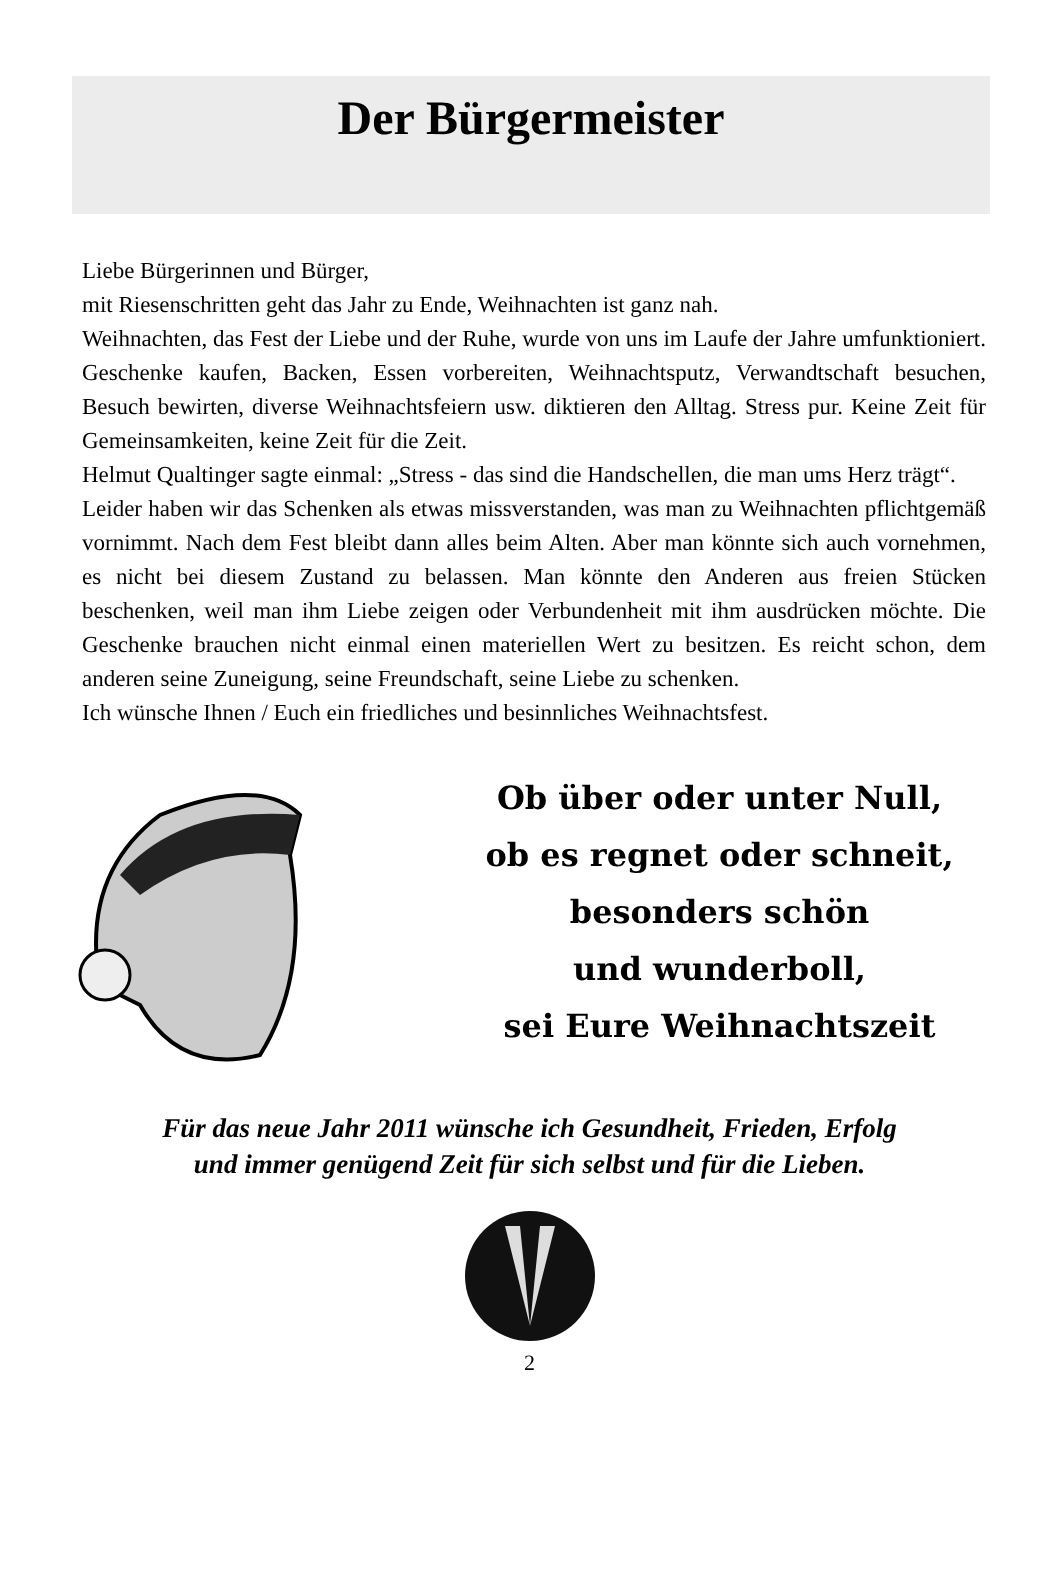Der Bürgermeister
Liebe Bürgerinnen und Bürger,
mit Riesenschritten geht das Jahr zu Ende, Weihnachten ist ganz nah.
Weihnachten, das Fest der Liebe und der Ruhe, wurde von uns im Laufe der Jahre umfunktioniert. Geschenke kaufen, Backen, Essen vorbereiten, Weihnachtsputz, Verwandtschaft besuchen, Besuch bewirten, diverse Weihnachtsfeiern usw. diktieren den Alltag. Stress pur. Keine Zeit für Gemeinsamkeiten, keine Zeit für die Zeit.
Helmut Qualtinger sagte einmal: „Stress - das sind die Handschellen, die man ums Herz trägt“.
Leider haben wir das Schenken als etwas missverstanden, was man zu Weihnachten pflichtgemäß vornimmt. Nach dem Fest bleibt dann alles beim Alten. Aber man könnte sich auch vornehmen, es nicht bei diesem Zustand zu belassen. Man könnte den Anderen aus freien Stücken beschenken, weil man ihm Liebe zeigen oder Verbundenheit mit ihm ausdrücken möchte. Die Geschenke brauchen nicht einmal einen materiellen Wert zu besitzen. Es reicht schon, dem anderen seine Zuneigung, seine Freundschaft, seine Liebe zu schenken.
Ich wünsche Ihnen / Euch ein friedliches und besinnliches Weihnachtsfest.
Ob über oder unter Null,
ob es regnet oder schneit,
besonders schön
und wunderboll,
sei Eure Weihnachtszeit
Für das neue Jahr 2011 wünsche ich Gesundheit, Frieden, Erfolg
und immer genügend Zeit für sich selbst und für die Lieben.
2